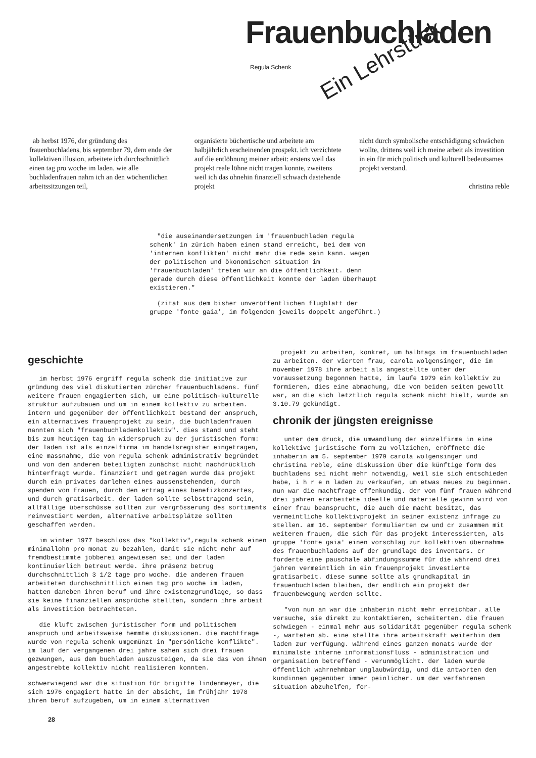Frauenbuchladen
Ein Lehrstück
Regula Schenk
ab herbst 1976, der gründung des frauenbuchladens, bis september 79, dem ende der kollektiven illusion, arbeitete ich durchschnittlich einen tag pro woche im laden. wie alle buchladenfrauen nahm ich an den wöchentlichen arbeitssitzungen teil,
organisierte büchertische und arbeitete am halbjährlich erscheinenden prospekt. ich verzichtete auf die entlöhnung meiner arbeit: erstens weil das projekt reale löhne nicht tragen konnte, zweitens weil ich das ohnehin finanziell schwach dastehende projekt
nicht durch symbolische entschädigung schwächen wollte, drittens weil ich meine arbeit als investition in ein für mich politisch und kulturell bedeutsames projekt verstand.
christina reble
"die auseinandersetzungen im 'frauenbuchladen regula schenk' in zürich haben einen stand erreicht, bei dem von 'internen konflikten' nicht mehr die rede sein kann. wegen der politischen und ökonomischen situation im 'frauenbuchladen' treten wir an die öffentlichkeit. denn gerade durch diese öffentlichkeit konnte der laden überhaupt existieren."
(zitat aus dem bisher unveröffentlichen flugblatt der gruppe 'fonte gaia', im folgenden jeweils doppelt angeführt.)
geschichte
im herbst 1976 ergriff regula schenk die initiative zur gründung des viel diskutierten zürcher frauenbuchladens. fünf weitere frauen engagierten sich, um eine politisch-kulturelle struktur aufzubauen und um in einem kollektiv zu arbeiten. intern und gegenüber der öffentlichkeit bestand der anspruch, ein alternatives frauenprojekt zu sein, die buchladenfrauen nannten sich "frauenbuchladenkollektiv". dies stand und steht bis zum heutigen tag in widerspruch zu der juristischen form: der laden ist als einzelfirma im handelsregister eingetragen, eine massnahme, die von regula schenk administrativ begründet und von den anderen beteiligten zunächst nicht nachdrücklich hinterfragt wurde. finanziert und getragen wurde das projekt durch ein privates darlehen eines aussenstehenden, durch spenden von frauen, durch den ertrag eines benefizkonzertes, und durch gratisarbeit. der laden sollte selbsttragend sein, allfällige überschüsse sollten zur vergrösserung des sortiments reinvestiert werden, alternative arbeitsplätze sollten geschaffen werden.
im winter 1977 beschloss das "kollektiv",regula schenk einen minimallohn pro monat zu bezahlen, damit sie nicht mehr auf fremdbestimmte jobberei angewiesen sei und der laden kontinuierlich betreut werde. ihre präsenz betrug durchschnittlich 3 1/2 tage pro woche. die anderen frauen arbeiteten durchschnittlich einen tag pro woche im laden, hatten daneben ihren beruf und ihre existenzgrundlage, so dass sie keine finanziellen ansprüche stellten, sondern ihre arbeit als investition betrachteten.
die kluft zwischen juristischer form und politischem anspruch und arbeitsweise hemmte diskussionen. die machtfrage wurde von regula schenk umgemünzt in "persönliche konflikte". im lauf der vergangenen drei jahre sahen sich drei frauen gezwungen, aus dem buchladen auszusteigen, da sie das von ihnen angestrebte kollektiv nicht realisieren konnten.
schwerwiegend war die situation für brigitte lindenmeyer, die sich 1976 engagiert hatte in der absicht, im frühjahr 1978 ihren beruf aufzugeben, um in einem alternativen
28
projekt zu arbeiten, konkret, um halbtags im frauenbuchladen zu arbeiten. der vierten frau, carola wolgensinger, die im november 1978 ihre arbeit als angestellte unter der voraussetzung begonnen hatte, im laufe 1979 ein kollektiv zu formieren, dies eine abmachung, die von beiden seiten gewollt war, an die sich letztlich regula schenk nicht hielt, wurde am 3.10.79 gekündigt.
chronik der jüngsten ereignisse
unter dem druck, die umwandlung der einzelfirma in eine kollektive juristische form zu vollziehen, eröffnete die inhaberin am 5. september 1979 carola wolgensinger und christina reble, eine diskussion über die künftige form des buchladens sei nicht mehr notwendig, weil sie sich entschieden habe, i h r e n laden zu verkaufen, um etwas neues zu beginnen. nun war die machtfrage offenkundig. der von fünf frauen während drei jahren erarbeitete ideelle und materielle gewinn wird von einer frau beansprucht, die auch die macht besitzt, das vermeintliche kollektivprojekt in seiner existenz infrage zu stellen. am 16. september formulierten cw und cr zusammen mit weiteren frauen, die sich für das projekt interessierten, als gruppe 'fonte gaia' einen vorschlag zur kollektiven übernahme des frauenbuchladens auf der grundlage des inventars. cr forderte eine pauschale abfindungssumme für die während drei jahren vermeintlich in ein frauenprojekt investierte gratisarbeit. diese summe sollte als grundkapital im frauenbuchladen bleiben, der endlich ein projekt der frauenbewegung werden sollte.
"von nun an war die inhaberin nicht mehr erreichbar. alle versuche, sie direkt zu kontaktieren, scheiterten. die frauen schwiegen - einmal mehr aus solidarität gegenüber regula schenk -, warteten ab. eine stellte ihre arbeitskraft weiterhin dem laden zur verfügung. während eines ganzen monats wurde der minimalste interne informationsfluss - administration und organisation betreffend - verunmöglicht. der laden wurde öffentlich wahrnehmbar unglaubwürdig, und die antworten den kundinnen gegenüber immer peinlicher. um der verfahrenen situation abzuhelfen, for-